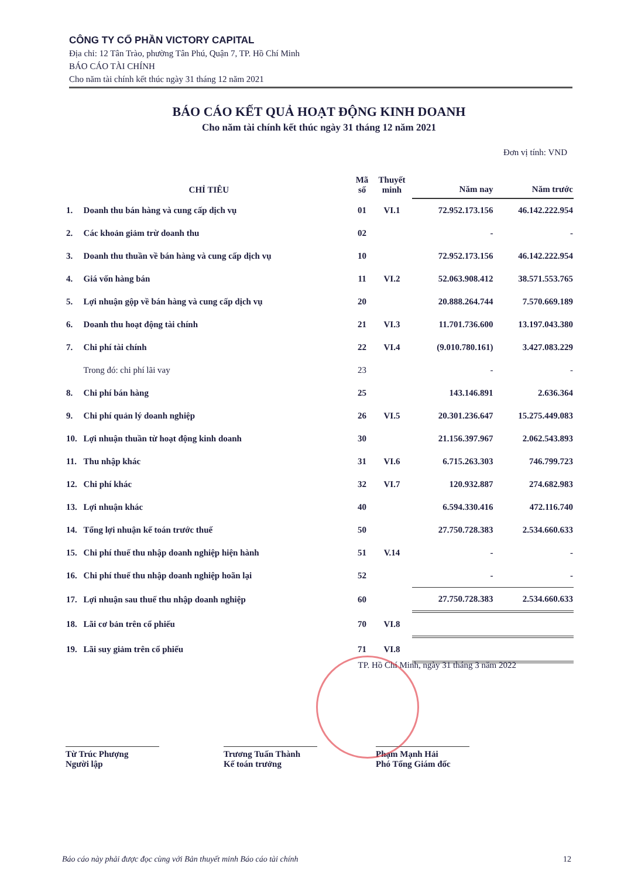CÔNG TY CỔ PHẦN VICTORY CAPITAL
Địa chỉ: 12 Tân Trào, phường Tân Phú, Quận 7, TP. Hồ Chí Minh
BÁO CÁO TÀI CHÍNH
Cho năm tài chính kết thúc ngày 31 tháng 12 năm 2021
BÁO CÁO KẾT QUẢ HOẠT ĐỘNG KINH DOANH
Cho năm tài chính kết thúc ngày 31 tháng 12 năm 2021
Đơn vị tính: VND
| CHỈ TIÊU | | Mã số | Thuyết minh | Năm nay | Năm trước |
| --- | --- | --- | --- | --- | --- |
| 1. | Doanh thu bán hàng và cung cấp dịch vụ | 01 | VI.1 | 72.952.173.156 | 46.142.222.954 |
| 2. | Các khoản giảm trừ doanh thu | 02 | | - | - |
| 3. | Doanh thu thuần về bán hàng và cung cấp dịch vụ | 10 | | 72.952.173.156 | 46.142.222.954 |
| 4. | Giá vốn hàng bán | 11 | VI.2 | 52.063.908.412 | 38.571.553.765 |
| 5. | Lợi nhuận gộp về bán hàng và cung cấp dịch vụ | 20 | | 20.888.264.744 | 7.570.669.189 |
| 6. | Doanh thu hoạt động tài chính | 21 | VI.3 | 11.701.736.600 | 13.197.043.380 |
| 7. | Chi phí tài chính | 22 | VI.4 | (9.010.780.161) | 3.427.083.229 |
| | Trong đó: chi phí lãi vay | 23 | | - | - |
| 8. | Chi phí bán hàng | 25 | | 143.146.891 | 2.636.364 |
| 9. | Chi phí quản lý doanh nghiệp | 26 | VI.5 | 20.301.236.647 | 15.275.449.083 |
| 10. | Lợi nhuận thuần từ hoạt động kinh doanh | 30 | | 21.156.397.967 | 2.062.543.893 |
| 11. | Thu nhập khác | 31 | VI.6 | 6.715.263.303 | 746.799.723 |
| 12. | Chi phí khác | 32 | VI.7 | 120.932.887 | 274.682.983 |
| 13. | Lợi nhuận khác | 40 | | 6.594.330.416 | 472.116.740 |
| 14. | Tổng lợi nhuận kế toán trước thuế | 50 | | 27.750.728.383 | 2.534.660.633 |
| 15. | Chi phí thuế thu nhập doanh nghiệp hiện hành | 51 | V.14 | - | - |
| 16. | Chi phí thuế thu nhập doanh nghiệp hoãn lại | 52 | | - | - |
| 17. | Lợi nhuận sau thuế thu nhập doanh nghiệp | 60 | | 27.750.728.383 | 2.534.660.633 |
| 18. | Lãi cơ bản trên cổ phiếu | 70 | VI.8 | | |
| 19. | Lãi suy giảm trên cổ phiếu | 71 | VI.8 | | |
TP. Hồ Chí Minh, ngày 31 tháng 3 năm 2022
Từ Trúc Phượng
Người lập
Trương Tuấn Thành
Kế toán trưởng
Phạm Mạnh Hải
Phó Tổng Giám đốc
Báo cáo này phải được đọc cùng với Bản thuyết minh Báo cáo tài chính 12